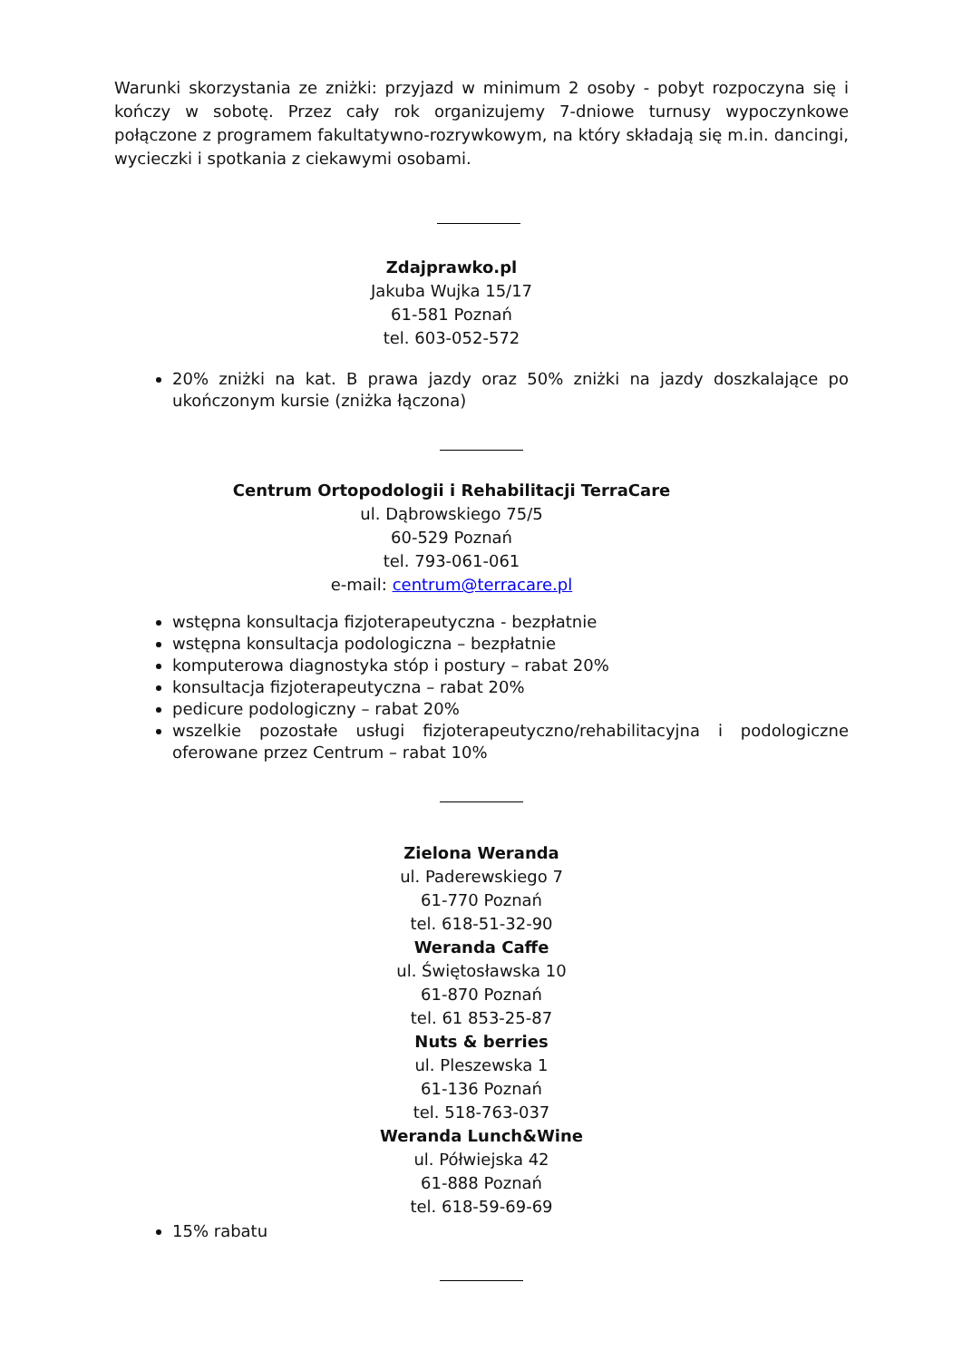Warunki skorzystania ze zniżki: przyjazd w minimum 2 osoby - pobyt rozpoczyna się i kończy w sobotę. Przez cały rok organizujemy 7-dniowe turnusy wypoczynkowe połączone z programem fakultatywno-rozrywkowym, na który składają się m.in. dancingi, wycieczki i spotkania z ciekawymi osobami.
Zdajprawko.pl
Jakuba Wujka 15/17
61-581 Poznań
tel. 603-052-572
20% zniżki na kat. B prawa jazdy oraz 50% zniżki na jazdy doszkalające po ukończonym kursie (zniżka łączona)
Centrum Ortopodologii i Rehabilitacji TerraCare
ul. Dąbrowskiego 75/5
60-529 Poznań
tel. 793-061-061
e-mail: centrum@terracare.pl
wstępna konsultacja fizjoterapeutyczna - bezpłatnie
wstępna konsultacja podologiczna – bezpłatnie
komputerowa diagnostyka stóp i postury – rabat 20%
konsultacja fizjoterapeutyczna – rabat 20%
pedicure podologiczny – rabat 20%
wszelkie pozostałe usługi fizjoterapeutyczno/rehabilitacyjna i podologiczne oferowane przez Centrum – rabat 10%
Zielona Weranda
ul. Paderewskiego 7
61-770 Poznań
tel. 618-51-32-90
Weranda Caffe
ul. Świętosławska 10
61-870 Poznań
tel. 61 853-25-87
Nuts & berries
ul. Pleszewska 1
61-136 Poznań
tel. 518-763-037
Weranda Lunch&Wine
ul. Półwiejska 42
61-888 Poznań
tel. 618-59-69-69
15% rabatu